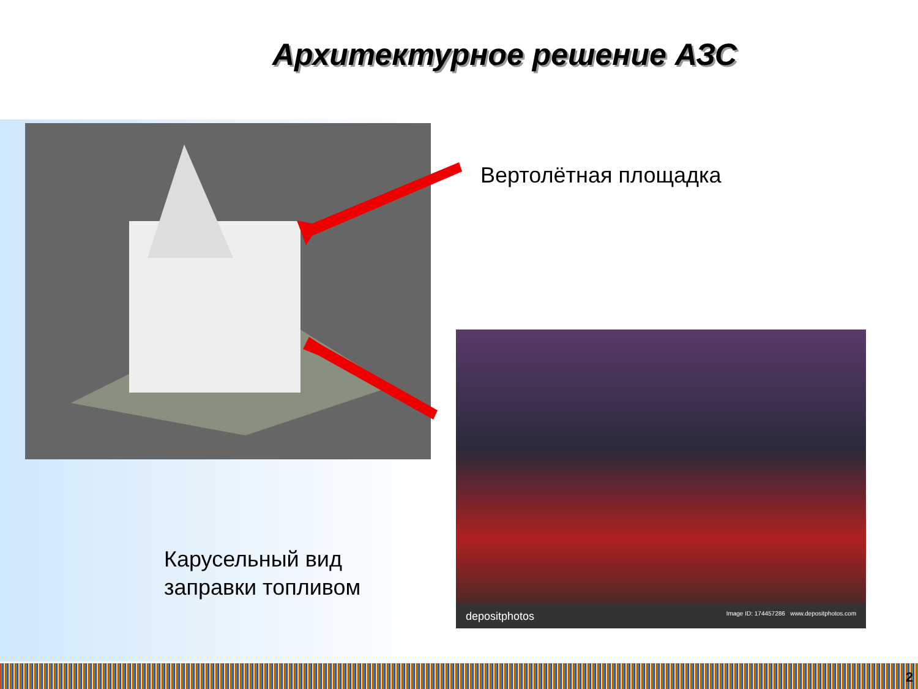Архитектурное решение АЗС
Вертолётная площадка
depositphotos Image ID: 174457286 www.depositphotos.com
Карусельный вид
заправки топливом
2